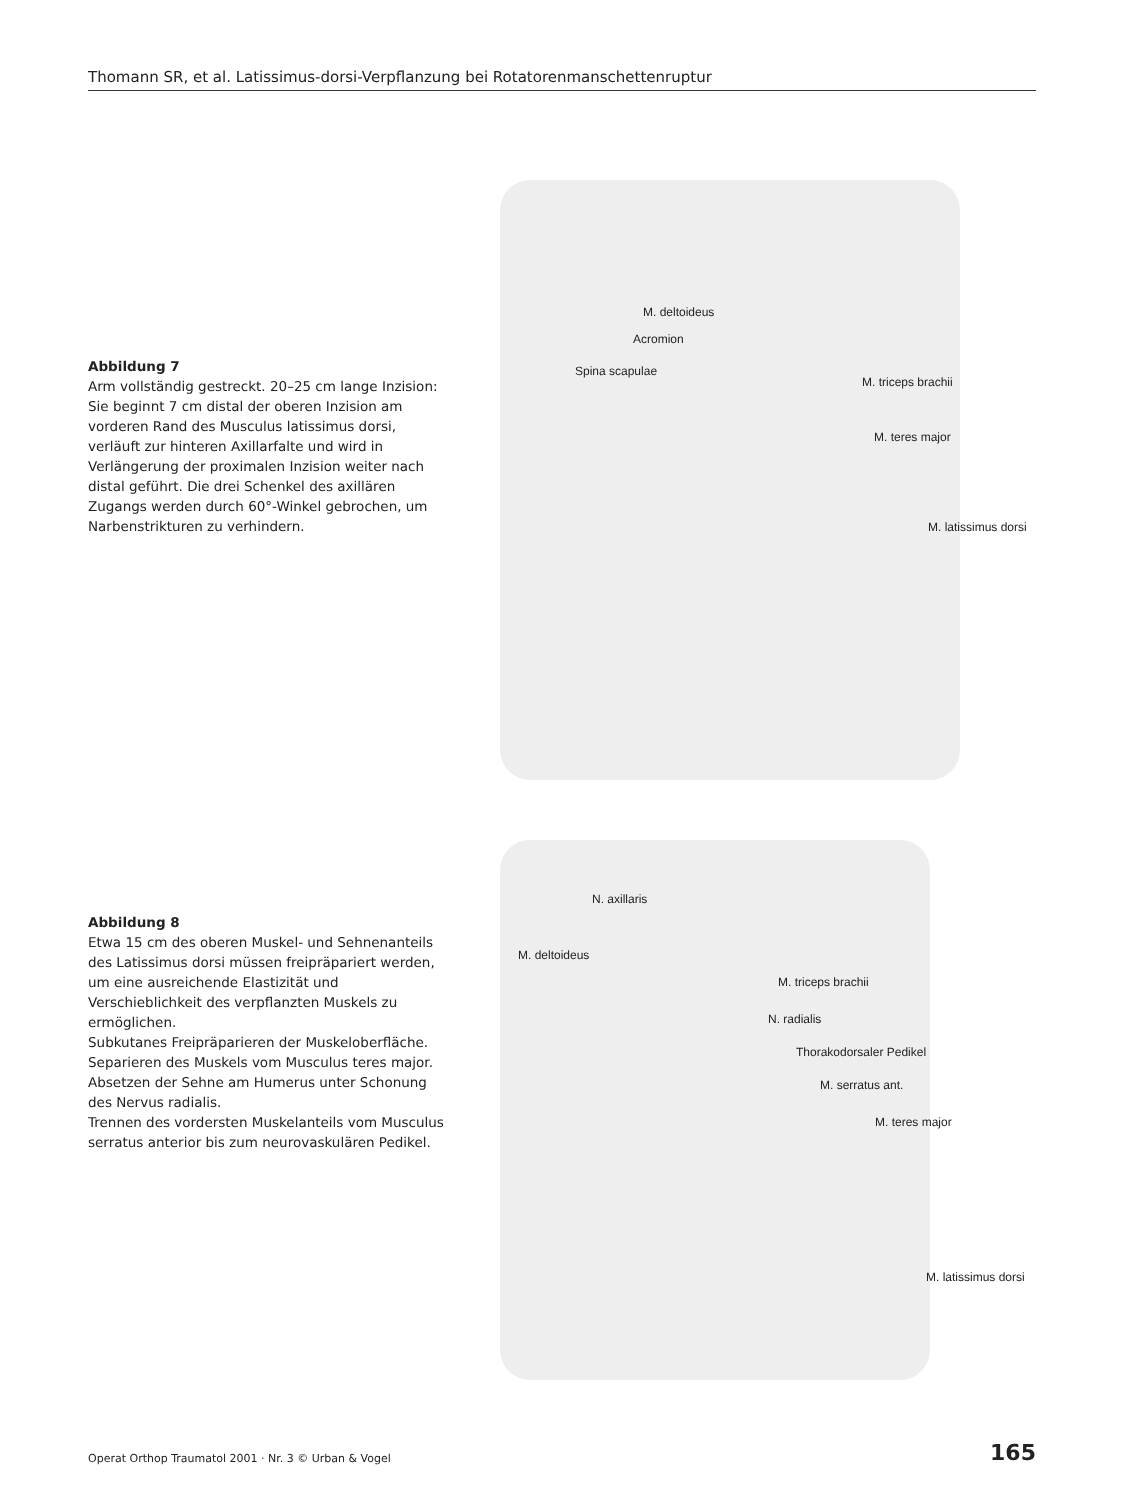Thomann SR, et al. Latissimus-dorsi-Verpflanzung bei Rotatorenmanschettenruptur
Abbildung 7
Arm vollständig gestreckt. 20–25 cm lange Inzision: Sie beginnt 7 cm distal der oberen Inzision am vorderen Rand des Musculus latissimus dorsi, verläuft zur hinteren Axillarfalte und wird in Verlängerung der proximalen Inzision weiter nach distal geführt. Die drei Schenkel des axillären Zugangs werden durch 60°-Winkel gebrochen, um Narbenstrikturen zu verhindern.
M. deltoideus
Acromion
Spina scapulae
M. triceps brachii
M. teres major
M. latissimus dorsi
Abbildung 8
Etwa 15 cm des oberen Muskel- und Sehnenanteils des Latissimus dorsi müssen freipräpariert werden, um eine ausreichende Elastizität und Verschieblichkeit des verpflanzten Muskels zu ermöglichen.
Subkutanes Freipräparieren der Muskeloberfläche.
Separieren des Muskels vom Musculus teres major.
Absetzen der Sehne am Humerus unter Schonung des Nervus radialis.
Trennen des vordersten Muskelanteils vom Musculus serratus anterior bis zum neurovaskulären Pedikel.
N. axillaris
M. deltoideus
M. triceps brachii
N. radialis
Thorakodorsaler Pedikel
M. serratus ant.
M. teres major
M. latissimus dorsi
Operat Orthop Traumatol 2001 · Nr. 3 © Urban & Vogel 165